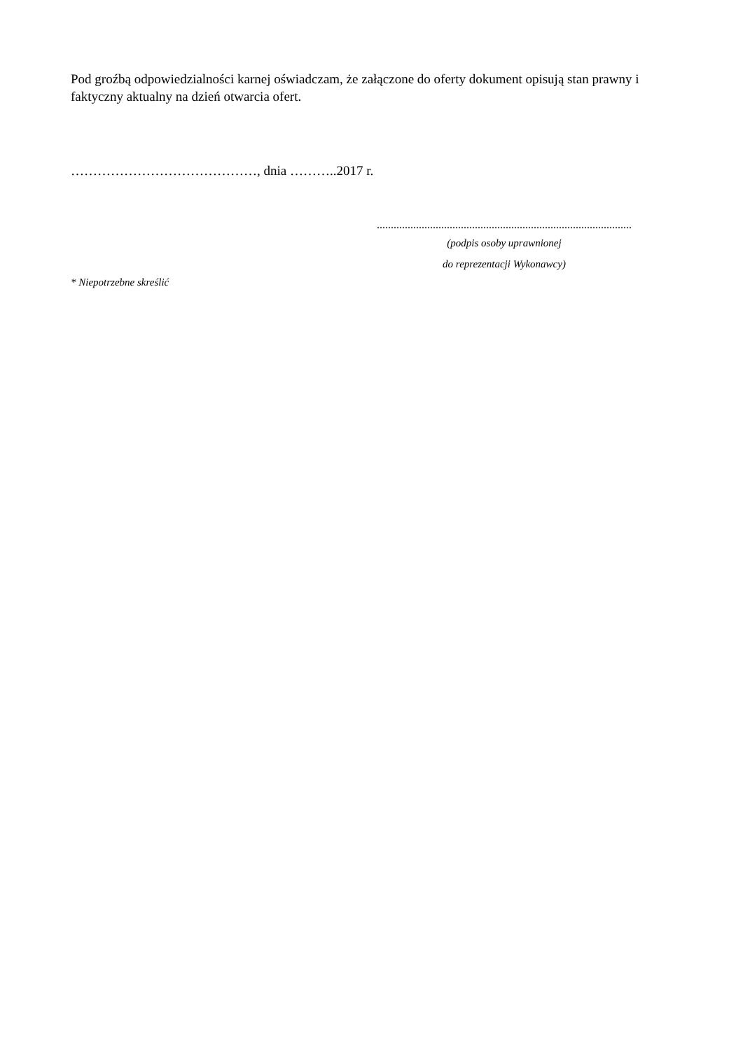Pod groźbą odpowiedzialności karnej oświadczam, że załączone do oferty dokument opisują stan prawny i faktyczny aktualny na dzień otwarcia ofert.
……………………………………, dnia ………..2017 r.
...........................................................................................
(podpis osoby uprawnionej
do reprezentacji Wykonawcy)
* Niepotrzebne skreślić